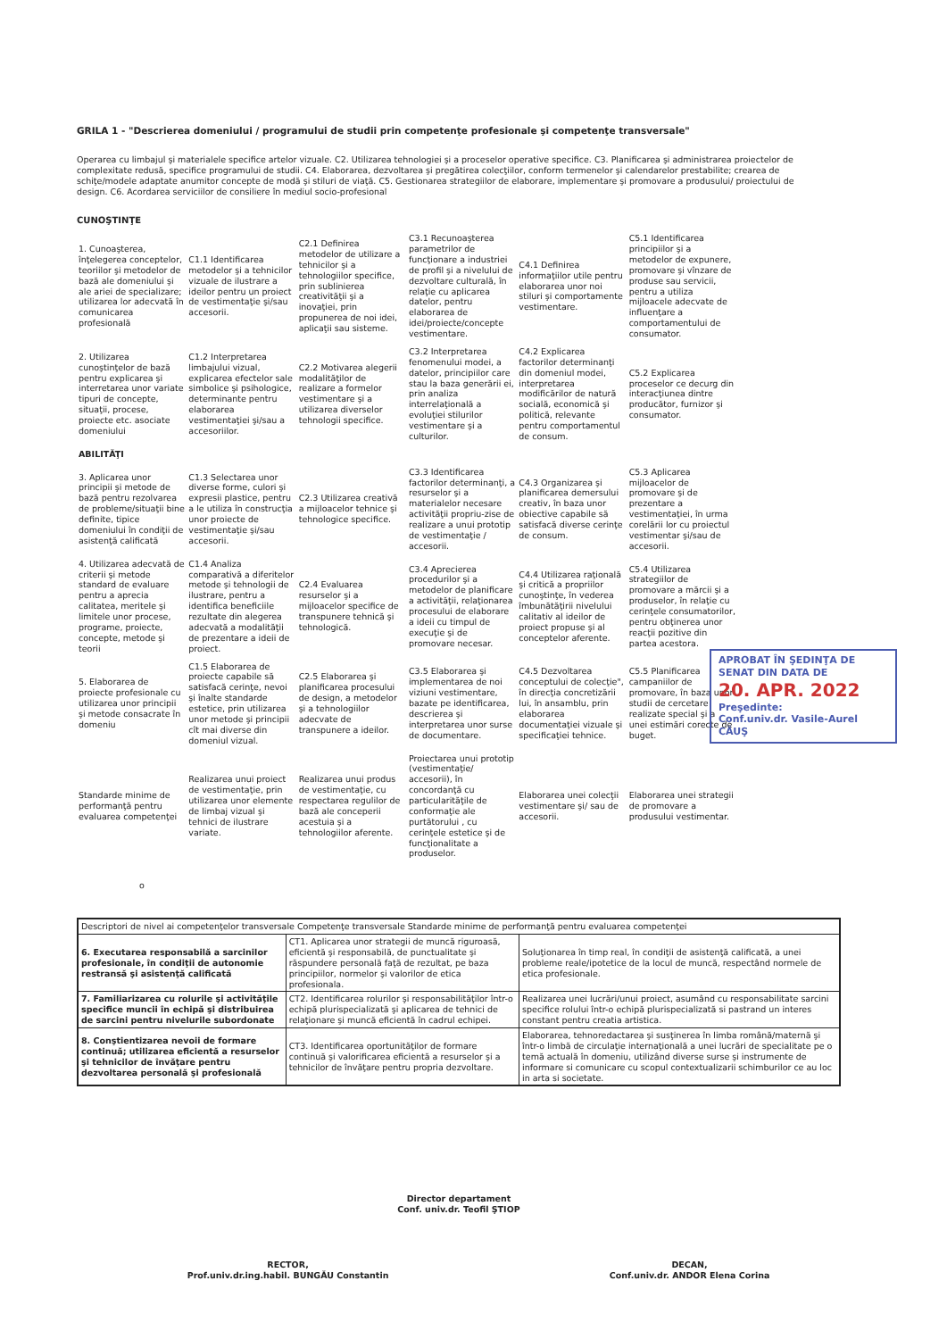GRILA 1 - "Descrierea domeniului / programului de studii prin competenţe profesionale şi competenţe transversale"
Operarea cu limbajul şi materialele specifice artelor vizuale. C2. Utilizarea tehnologiei şi a proceselor operative specifice. C3. Planificarea şi administrarea proiectelor de complexitate redusă, specifice programului de studii. C4. Elaborarea, dezvoltarea şi pregătirea colecţiilor, conform termenelor şi calendarelor prestabilite; crearea de schiţe/modele adaptate anumitor concepte de modă şi stiluri de viaţă. C5. Gestionarea strategiilor de elaborare, implementare şi promovare a produsului/ proiectului de design. C6. Acordarea serviciilor de consiliere în mediul socio-profesional
CUNOŞTINŢE
| 1. Cunoaşterea, înţelegerea conceptelor, teoriilor şi metodelor de bază ale domeniului şi ale ariei de specializare; utilizarea lor adecvată în comunicarea profesională | C1.1 Identificarea metodelor şi a tehnicilor vizuale de ilustrare a ideilor pentru un proiect de vestimentaţie şi/sau accesorii. | C2.1 Definirea metodelor de utilizare a tehnicilor şi a tehnologiilor specifice, prin sublinierea creativităţii şi a inovaţiei, prin propunerea de noi idei, aplicaţii sau sisteme. | C3.1 Recunoaşterea parametrilor de funcţionare a industriei de profil şi a nivelului de dezvoltare culturală, în relaţie cu aplicarea datelor, pentru elaborarea de idei/proiecte/concepte vestimentare. | C4.1 Definirea informaţiilor utile pentru elaborarea unor noi stiluri şi comportamente vestimentare. | C5.1 Identificarea principiilor şi a metodelor de expunere, promovare şi vînzare de produse sau servicii, pentru a utiliza mijloacele adecvate de influenţare a comportamentului de consumator. |
| 2. Utilizarea cunoştinţelor de bază pentru explicarea şi interretarea unor variate tipuri de concepte, situaţii, procese, proiecte etc. asociate domeniului | C1.2 Interpretarea limbajului vizual, explicarea efectelor sale simbolice şi psihologice, determinante pentru elaborarea vestimentaţiei şi/sau a accesoriilor. | C2.2 Motivarea alegerii modalităţilor de realizare a formelor vestimentare şi a utilizarea diverselor tehnologii specifice. | C3.2 Interpretarea fenomenului modei, a datelor, principiilor care stau la baza generării ei, prin analiza interrelaţională a evoluţiei stilurilor vestimentare şi a culturilor. | C4.2 Explicarea factorilor determinanţi din domeniul modei, interpretarea modificărilor de natură socială, economică şi politică, relevante pentru comportamentul de consum. | C5.2 Explicarea proceselor ce decurg din interacţiunea dintre producător, furnizor şi consumator. |
| ABILITĂŢI | | | | | |
| 3. Aplicarea unor principii şi metode de bază pentru rezolvarea de probleme/situaţii bine definite, tipice domeniului în condiţii de asistenţă calificată | C1.3 Selectarea unor diverse forme, culori şi expresii plastice, pentru a le utiliza în construcţia unor proiecte de vestimentaţie şi/sau accesorii. | C2.3 Utilizarea creativă a mijloacelor tehnice şi tehnologice specifice. | C3.3 Identificarea factorilor determinanţi, a resurselor şi a materialelor necesare activităţii propriu-zise de realizare a unui prototip de vestimentaţie / accesorii. | C4.3 Organizarea şi planificarea demersului creativ, în baza unor obiective capabile să satisfacă diverse cerinţe de consum. | C5.3 Aplicarea mijloacelor de promovare şi de prezentare a vestimentaţiei, în urma corelării lor cu proiectul vestimentar şi/sau de accesorii. |
| 4. Utilizarea adecvată de criterii şi metode standard de evaluare pentru a aprecia calitatea, meritele şi limitele unor procese, programe, proiecte, concepte, metode şi teorii | C1.4 Analiza comparativă a diferitelor metode şi tehnologii de ilustrare, pentru a identifica beneficiile rezultate din alegerea adecvată a modalităţii de prezentare a ideii de proiect. | C2.4 Evaluarea resurselor şi a mijloacelor specifice de transpunere tehnică şi tehnologică. | C3.4 Aprecierea procedurilor şi a metodelor de planificare a activităţii, relaţionarea procesului de elaborare a ideii cu timpul de execuţie şi de promovare necesar. | C4.4 Utilizarea raţională şi critică a propriilor cunoştinţe, în vederea îmbunătăţirii nivelului calitativ al ideilor de proiect propuse şi al conceptelor aferente. | C5.4 Utilizarea strategiilor de promovare a mărcii şi a produselor, în relaţie cu cerinţele consumatorilor, pentru obţinerea unor reacţii pozitive din partea acestora. |
| 5. Elaborarea de proiecte profesionale cu utilizarea unor principii şi metode consacrate în domeniu | C1.5 Elaborarea de proiecte capabile să satisfacă cerinţe, nevoi şi înalte standarde estetice, prin utilizarea unor metode şi principii cît mai diverse din domeniul vizual. | C2.5 Elaborarea şi planificarea procesului de design, a metodelor şi a tehnologiilor adecvate de transpunere a ideilor. | C3.5 Elaborarea şi implementarea de noi viziuni vestimentare, bazate pe identificarea, descrierea şi interpretarea unor surse de documentare. | C4.5 Dezvoltarea conceptului de colecţie", în direcţia concretizării lui, în ansamblu, prin elaborarea documentaţiei vizuale şi specificaţiei tehnice. | C5.5 Planificarea campaniilor de promovare, în baza unor studii de cercetare realizate special şi a unei estimări corecte de buget. |
| Standarde minime de performanţă pentru evaluarea competenţei | Realizarea unui proiect de vestimentaţie, prin utilizarea unor elemente de limbaj vizual şi tehnici de ilustrare variate. | Realizarea unui produs de vestimentaţie, cu respectarea regulilor de bază ale conceperii acestuia şi a tehnologiilor aferente. | Proiectarea unui prototip (vestimentaţie/ accesorii), în concordanţă cu particularităţile de conformaţie ale purtătorului , cu cerinţele estetice şi de funcţionalitate a produselor. | Elaborarea unei colecţii vestimentare şi/ sau de accesorii. | Elaborarea unei strategii de promovare a produsului vestimentar. |
APROBAT ÎN ŞEDINŢA DE SENAT DIN DATA DE
20. APR. 2022
Preşedinte:
Conf.univ.dr. Vasile-Aurel CĂUŞ
o
| Descriptori de nivel ai competenţelor transversale Competenţe transversale Standarde minime de performanţă pentru evaluarea competenţei | | |
| --- | --- | --- |
| 6. Executarea responsabilă a sarcinilor profesionale, în condiţii de autonomie restransă şi asistenţă calificată | CT1. Aplicarea unor strategii de muncă riguroasă, eficientă şi responsabilă, de punctualitate şi răspundere personală faţă de rezultat, pe baza principiilor, normelor şi valorilor de etica profesionala. | Soluţionarea în timp real, în condiţii de asistenţă calificată, a unei probleme reale/ipotetice de la locul de muncă, respectând normele de etica profesionale. |
| 7. Familiarizarea cu rolurile şi activităţile specifice muncii în echipă şi distribuirea de sarcini pentru nivelurile subordonate | CT2. Identificarea rolurilor şi responsabilităţilor într-o echipă plurispecializată şi aplicarea de tehnici de relaţionare şi muncă eficientă în cadrul echipei. | Realizarea unei lucrări/unui proiect, asumând cu responsabilitate sarcini specifice rolului într-o echipă plurispecializată si pastrand un interes constant pentru creatia artistica. |
| 8. Conştientizarea nevoii de formare continuă; utilizarea eficientă a resurselor şi tehnicilor de învăţare pentru dezvoltarea personală şi profesională | CT3. Identificarea oportunităţilor de formare continuă şi valorificarea eficientă a resurselor şi a tehnicilor de învăţare pentru propria dezvoltare. | Elaborarea, tehnoredactarea şi susţinerea în limba română/maternă şi într-o limbă de circulaţie internaţională a unei lucrări de specialitate pe o temă actuală în domeniu, utilizând diverse surse şi instrumente de informare si comunicare cu scopul contextualizarii schimburilor ce au loc in arta si societate. |
Director departament
Conf. univ.dr. Teofil ŞTIOP
RECTOR,
Prof.univ.dr.ing.habil. BUNGĂU Constantin
DECAN,
Conf.univ.dr. ANDOR Elena Corina